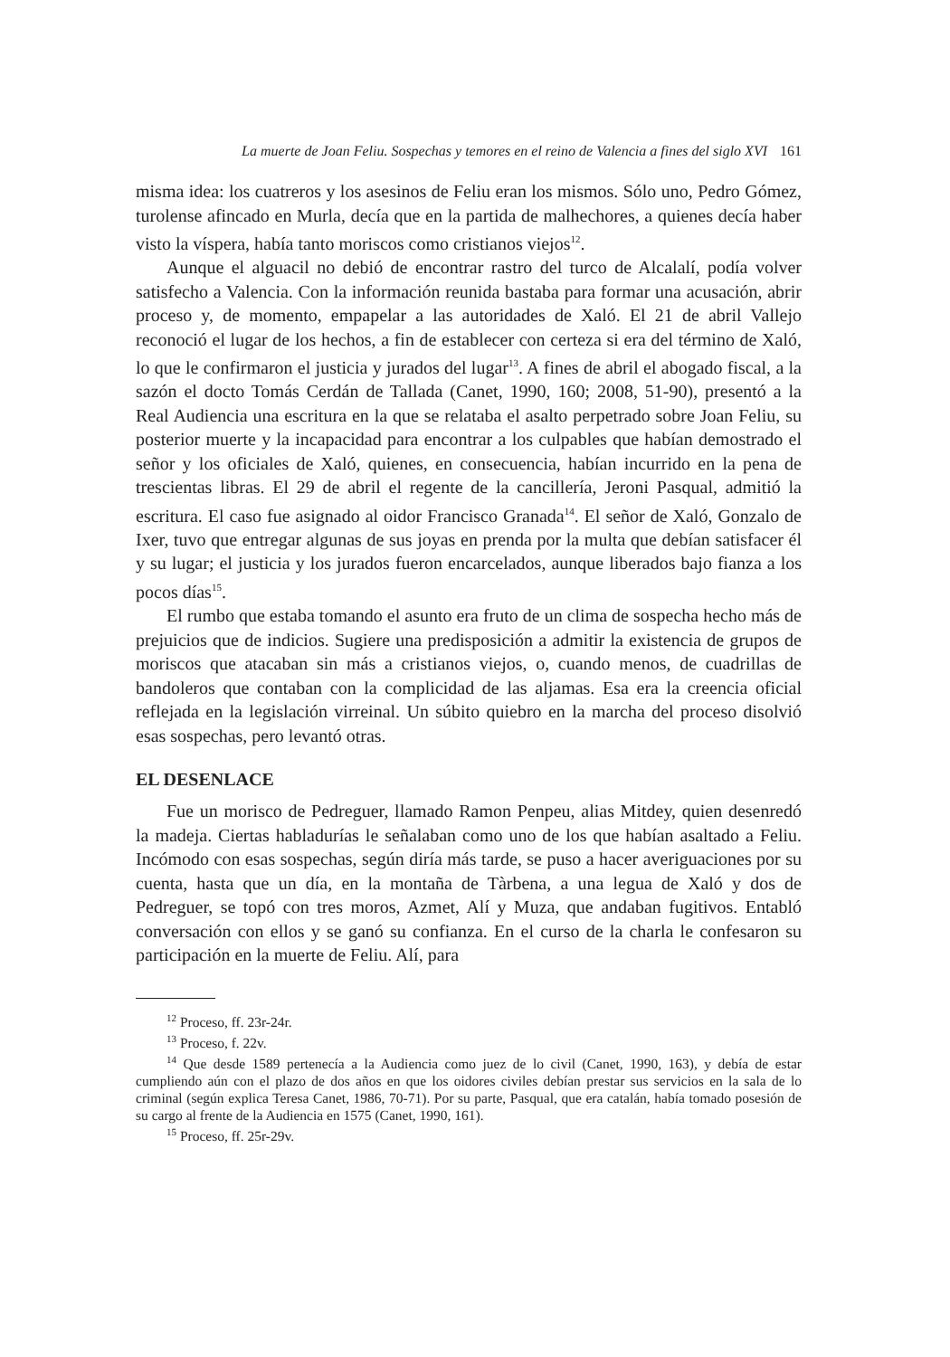La muerte de Joan Feliu. Sospechas y temores en el reino de Valencia a fines del siglo XVI 161
misma idea: los cuatreros y los asesinos de Feliu eran los mismos. Sólo uno, Pedro Gómez, turolense afincado en Murla, decía que en la partida de malhechores, a quienes decía haber visto la víspera, había tanto moriscos como cristianos viejos<sup>12</sup>.
Aunque el alguacil no debió de encontrar rastro del turco de Alcalalí, podía volver satisfecho a Valencia. Con la información reunida bastaba para formar una acusación, abrir proceso y, de momento, empapelar a las autoridades de Xaló. El 21 de abril Vallejo reconoció el lugar de los hechos, a fin de establecer con certeza si era del término de Xaló, lo que le confirmaron el justicia y jurados del lugar<sup>13</sup>. A fines de abril el abogado fiscal, a la sazón el docto Tomás Cerdán de Tallada (Canet, 1990, 160; 2008, 51-90), presentó a la Real Audiencia una escritura en la que se relataba el asalto perpetrado sobre Joan Feliu, su posterior muerte y la incapacidad para encontrar a los culpables que habían demostrado el señor y los oficiales de Xaló, quienes, en consecuencia, habían incurrido en la pena de trescientas libras. El 29 de abril el regente de la cancillería, Jeroni Pasqual, admitió la escritura. El caso fue asignado al oidor Francisco Granada<sup>14</sup>. El señor de Xaló, Gonzalo de Ixer, tuvo que entregar algunas de sus joyas en prenda por la multa que debían satisfacer él y su lugar; el justicia y los jurados fueron encarcelados, aunque liberados bajo fianza a los pocos días<sup>15</sup>.
El rumbo que estaba tomando el asunto era fruto de un clima de sospecha hecho más de prejuicios que de indicios. Sugiere una predisposición a admitir la existencia de grupos de moriscos que atacaban sin más a cristianos viejos, o, cuando menos, de cuadrillas de bandoleros que contaban con la complicidad de las aljamas. Esa era la creencia oficial reflejada en la legislación virreinal. Un súbito quiebro en la marcha del proceso disolvió esas sospechas, pero levantó otras.
EL DESENLACE
Fue un morisco de Pedreguer, llamado Ramon Penpeu, alias Mitdey, quien desenredó la madeja. Ciertas habladurías le señalaban como uno de los que habían asaltado a Feliu. Incómodo con esas sospechas, según diría más tarde, se puso a hacer averiguaciones por su cuenta, hasta que un día, en la montaña de Tàrbena, a una legua de Xaló y dos de Pedreguer, se topó con tres moros, Azmet, Alí y Muza, que andaban fugitivos. Entabló conversación con ellos y se ganó su confianza. En el curso de la charla le confesaron su participación en la muerte de Feliu. Alí, para
<sup>12</sup> Proceso, ff. 23r-24r.
<sup>13</sup> Proceso, f. 22v.
<sup>14</sup> Que desde 1589 pertenecía a la Audiencia como juez de lo civil (Canet, 1990, 163), y debía de estar cumpliendo aún con el plazo de dos años en que los oidores civiles debían prestar sus servicios en la sala de lo criminal (según explica Teresa Canet, 1986, 70-71). Por su parte, Pasqual, que era catalán, había tomado posesión de su cargo al frente de la Audiencia en 1575 (Canet, 1990, 161).
<sup>15</sup> Proceso, ff. 25r-29v.